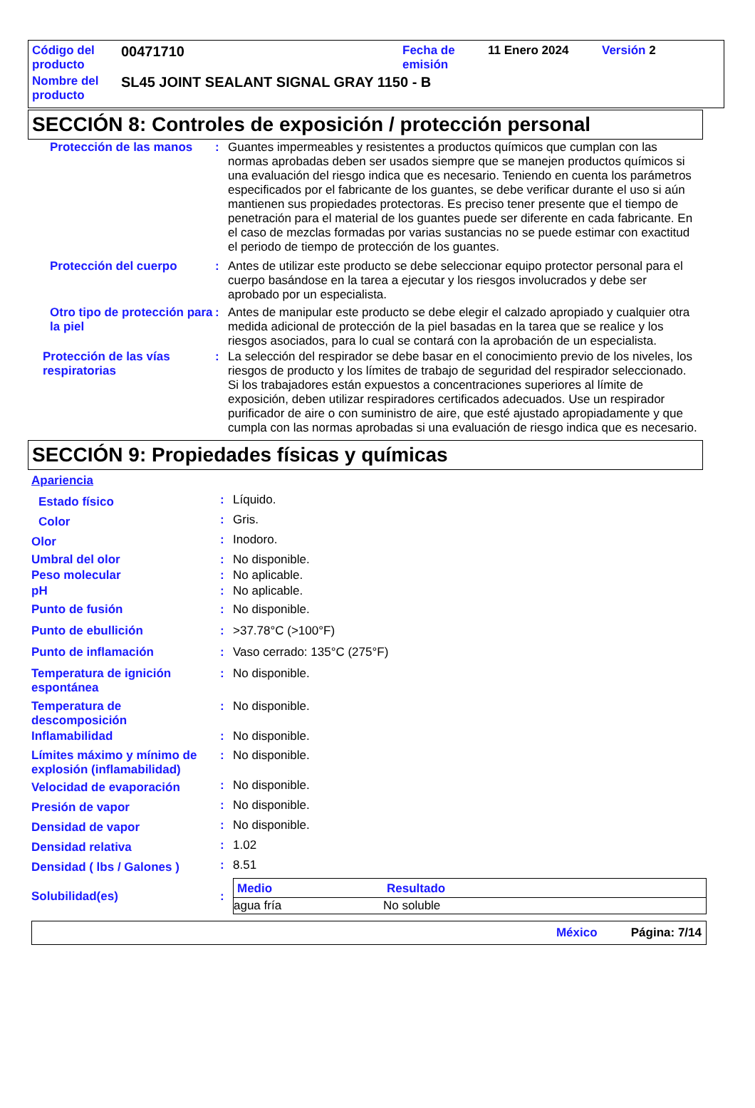| Código del producto | 00471710 | Fecha de emisión | 11 Enero 2024 | Versión 2 |
| Nombre del producto | SL45 JOINT SEALANT SIGNAL GRAY 1150 - B | | | |
SECCIÓN 8: Controles de exposición / protección personal
| Protección de las manos | : | Guantes impermeables y resistentes a productos químicos que cumplan con las normas aprobadas deben ser usados siempre que se manejen productos químicos si una evaluación del riesgo indica que es necesario. Teniendo en cuenta los parámetros especificados por el fabricante de los guantes, se debe verificar durante el uso si aún mantienen sus propiedades protectoras. Es preciso tener presente que el tiempo de penetración para el material de los guantes puede ser diferente en cada fabricante. En el caso de mezclas formadas por varias sustancias no se puede estimar con exactitud el periodo de tiempo de protección de los guantes. |
| Protección del cuerpo | : | Antes de utilizar este producto se debe seleccionar equipo protector personal para el cuerpo basándose en la tarea a ejecutar y los riesgos involucrados y debe ser aprobado por un especialista. |
| Otro tipo de protección para la piel | : | Antes de manipular este producto se debe elegir el calzado apropiado y cualquier otra medida adicional de protección de la piel basadas en la tarea que se realice y los riesgos asociados, para lo cual se contará con la aprobación de un especialista. |
| Protección de las vías respiratorias | : | La selección del respirador se debe basar en el conocimiento previo de los niveles, los riesgos de producto y los límites de trabajo de seguridad del respirador seleccionado. Si los trabajadores están expuestos a concentraciones superiores al límite de exposición, deben utilizar respiradores certificados adecuados. Use un respirador purificador de aire o con suministro de aire, que esté ajustado apropiadamente y que cumpla con las normas aprobadas si una evaluación de riesgo indica que es necesario. |
SECCIÓN 9: Propiedades físicas y químicas
| Apariencia | | |
| Estado físico | : | Líquido. |
| Color | : | Gris. |
| Olor | : | Inodoro. |
| Umbral del olor | : | No disponible. |
| Peso molecular | : | No aplicable. |
| pH | : | No aplicable. |
| Punto de fusión | : | No disponible. |
| Punto de ebullición | : | >37.78°C (>100°F) |
| Punto de inflamación | : | Vaso cerrado: 135°C (275°F) |
| Temperatura de ignición espontánea | : | No disponible. |
| Temperatura de descomposición | : | No disponible. |
| Inflamabilidad | : | No disponible. |
| Límites máximo y mínimo de explosión (inflamabilidad) | : | No disponible. |
| Velocidad de evaporación | : | No disponible. |
| Presión de vapor | : | No disponible. |
| Densidad de vapor | : | No disponible. |
| Densidad relativa | : | 1.02 |
| Densidad ( lbs / Galones ) | : | 8.51 |
| Solubilidad(es) | : | / Medio / Resultado / / --- / --- / / agua fría / No soluble / |
México Página: 7/14